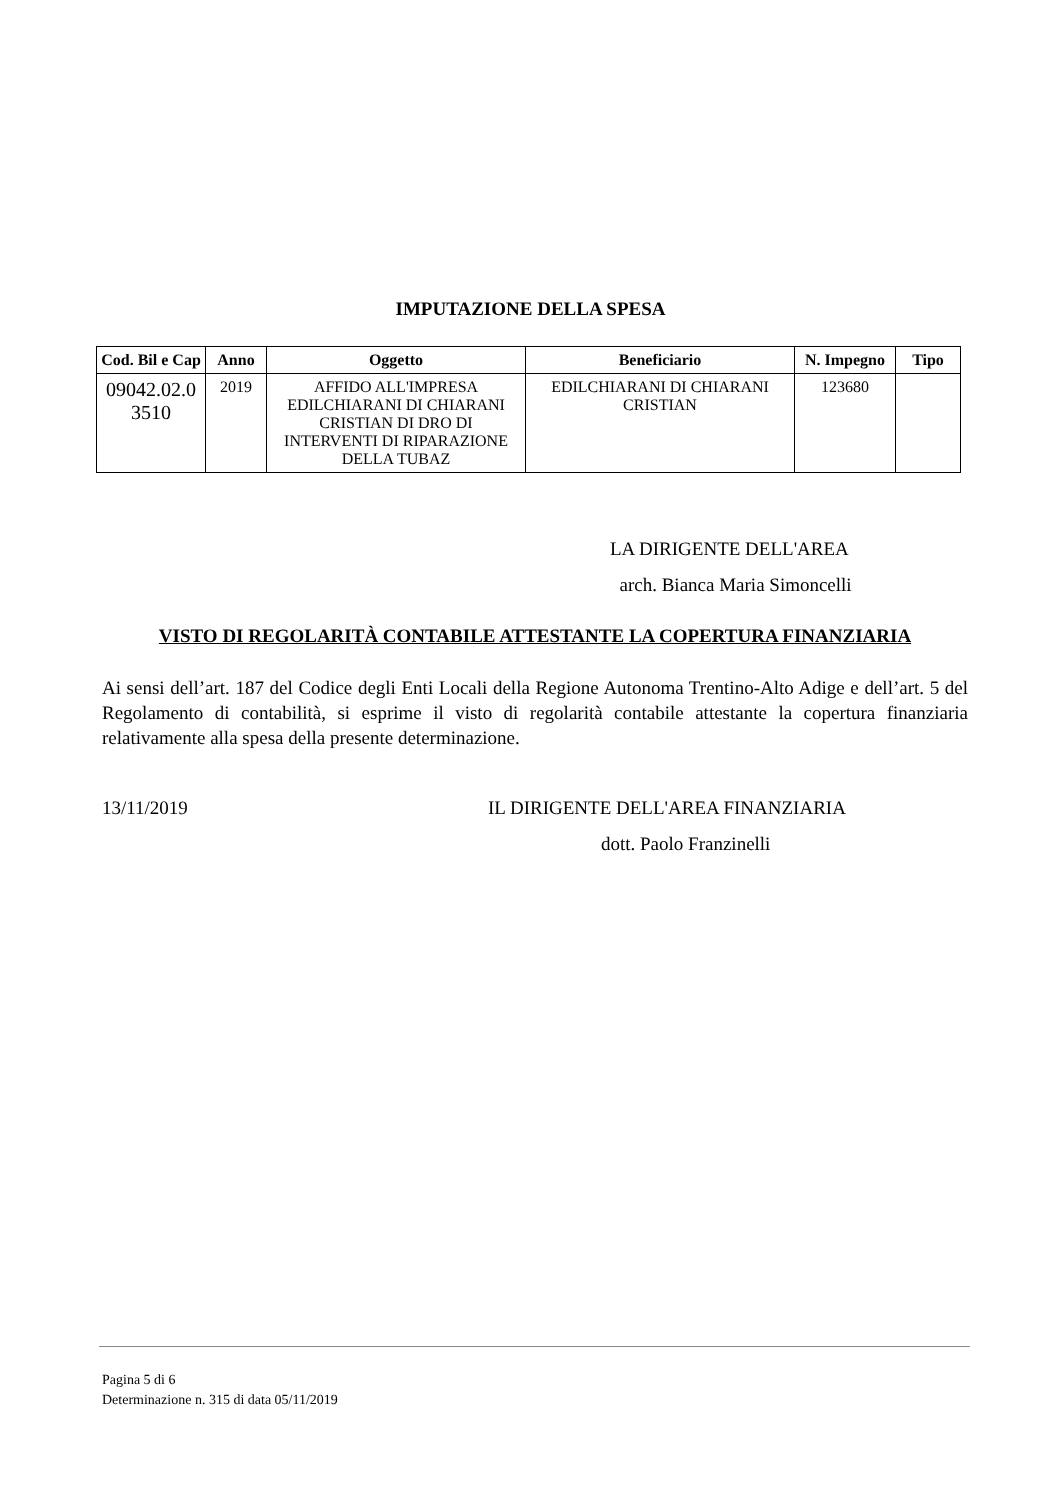IMPUTAZIONE DELLA SPESA
| Cod. Bil e Cap | Anno | Oggetto | Beneficiario | N. Impegno | Tipo |
| --- | --- | --- | --- | --- | --- |
| 09042.02.0 3510 | 2019 | AFFIDO ALL'IMPRESA EDILCHIARANI DI CHIARANI CRISTIAN DI DRO DI INTERVENTI DI RIPARAZIONE DELLA TUBAZ | EDILCHIARANI DI CHIARANI CRISTIAN | 123680 | |
LA DIRIGENTE DELL'AREA
arch. Bianca Maria Simoncelli
VISTO DI REGOLARITÀ CONTABILE ATTESTANTE LA COPERTURA FINANZIARIA
Ai sensi dell’art. 187 del Codice degli Enti Locali della Regione Autonoma Trentino-Alto Adige e dell’art. 5 del Regolamento di contabilità, si esprime il visto di regolarità contabile attestante la copertura finanziaria relativamente alla spesa della presente determinazione.
13/11/2019 IL DIRIGENTE DELL'AREA FINANZIARIA
dott. Paolo Franzinelli
Pagina 5 di 6
Determinazione n. 315 di data 05/11/2019